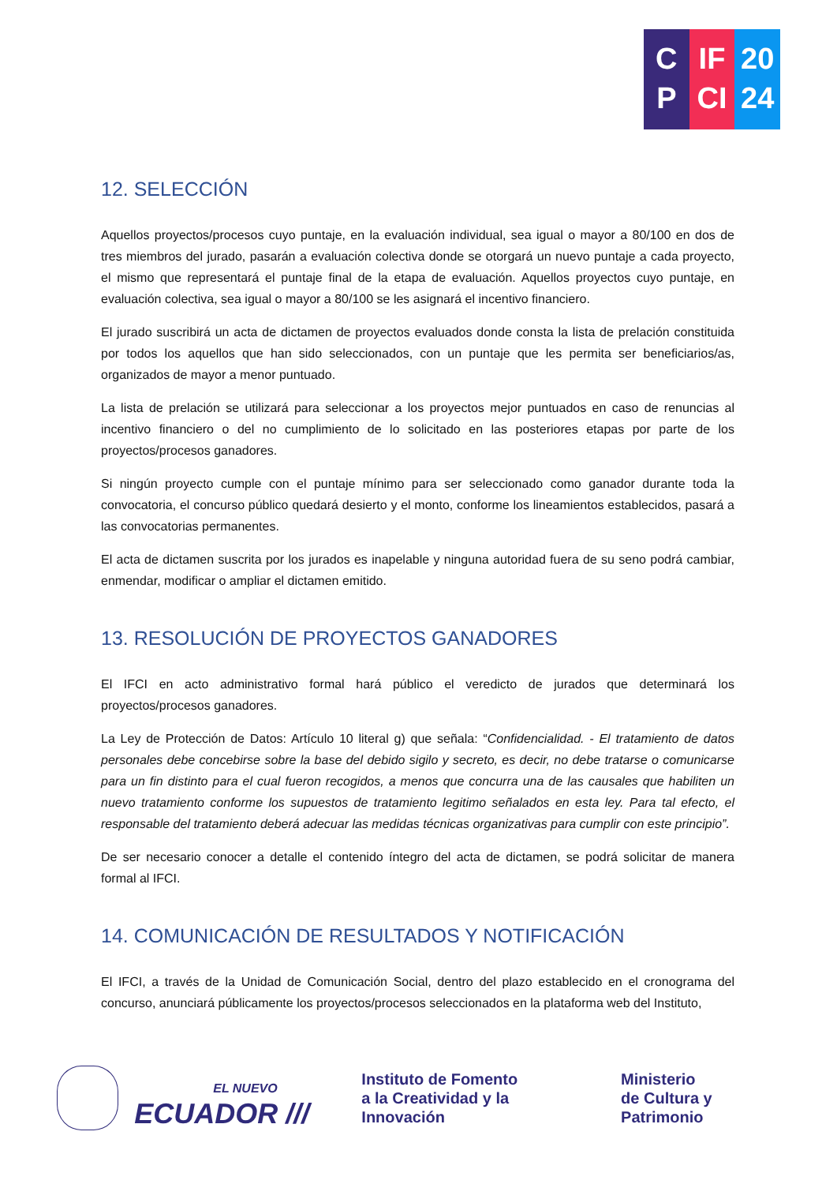C
P
IF
CI
20
24
12. SELECCIÓN
Aquellos proyectos/procesos cuyo puntaje, en la evaluación individual, sea igual o mayor a 80/100 en dos de tres miembros del jurado, pasarán a evaluación colectiva donde se otorgará un nuevo puntaje a cada proyecto, el mismo que representará el puntaje final de la etapa de evaluación. Aquellos proyectos cuyo puntaje, en evaluación colectiva, sea igual o mayor a 80/100 se les asignará el incentivo financiero.
El jurado suscribirá un acta de dictamen de proyectos evaluados donde consta la lista de prelación constituida por todos los aquellos que han sido seleccionados, con un puntaje que les permita ser beneficiarios/as, organizados de mayor a menor puntuado.
La lista de prelación se utilizará para seleccionar a los proyectos mejor puntuados en caso de renuncias al incentivo financiero o del no cumplimiento de lo solicitado en las posteriores etapas por parte de los proyectos/procesos ganadores.
Si ningún proyecto cumple con el puntaje mínimo para ser seleccionado como ganador durante toda la convocatoria, el concurso público quedará desierto y el monto, conforme los lineamientos establecidos, pasará a las convocatorias permanentes.
El acta de dictamen suscrita por los jurados es inapelable y ninguna autoridad fuera de su seno podrá cambiar, enmendar, modificar o ampliar el dictamen emitido.
13. RESOLUCIÓN DE PROYECTOS GANADORES
El IFCI en acto administrativo formal hará público el veredicto de jurados que determinará los proyectos/procesos ganadores.
La Ley de Protección de Datos: Artículo 10 literal g) que señala: “Confidencialidad. - El tratamiento de datos personales debe concebirse sobre la base del debido sigilo y secreto, es decir, no debe tratarse o comunicarse para un fin distinto para el cual fueron recogidos, a menos que concurra una de las causales que habiliten un nuevo tratamiento conforme los supuestos de tratamiento legitimo señalados en esta ley. Para tal efecto, el responsable del tratamiento deberá adecuar las medidas técnicas organizativas para cumplir con este principio”.
De ser necesario conocer a detalle el contenido íntegro del acta de dictamen, se podrá solicitar de manera formal al IFCI.
14. COMUNICACIÓN DE RESULTADOS Y NOTIFICACIÓN
El IFCI, a través de la Unidad de Comunicación Social, dentro del plazo establecido en el cronograma del concurso, anunciará públicamente los proyectos/procesos seleccionados en la plataforma web del Instituto,
EL NUEVO
ECUADOR ///
Instituto de Fomento
a la Creatividad y la Innovación
Ministerio
de Cultura y Patrimonio